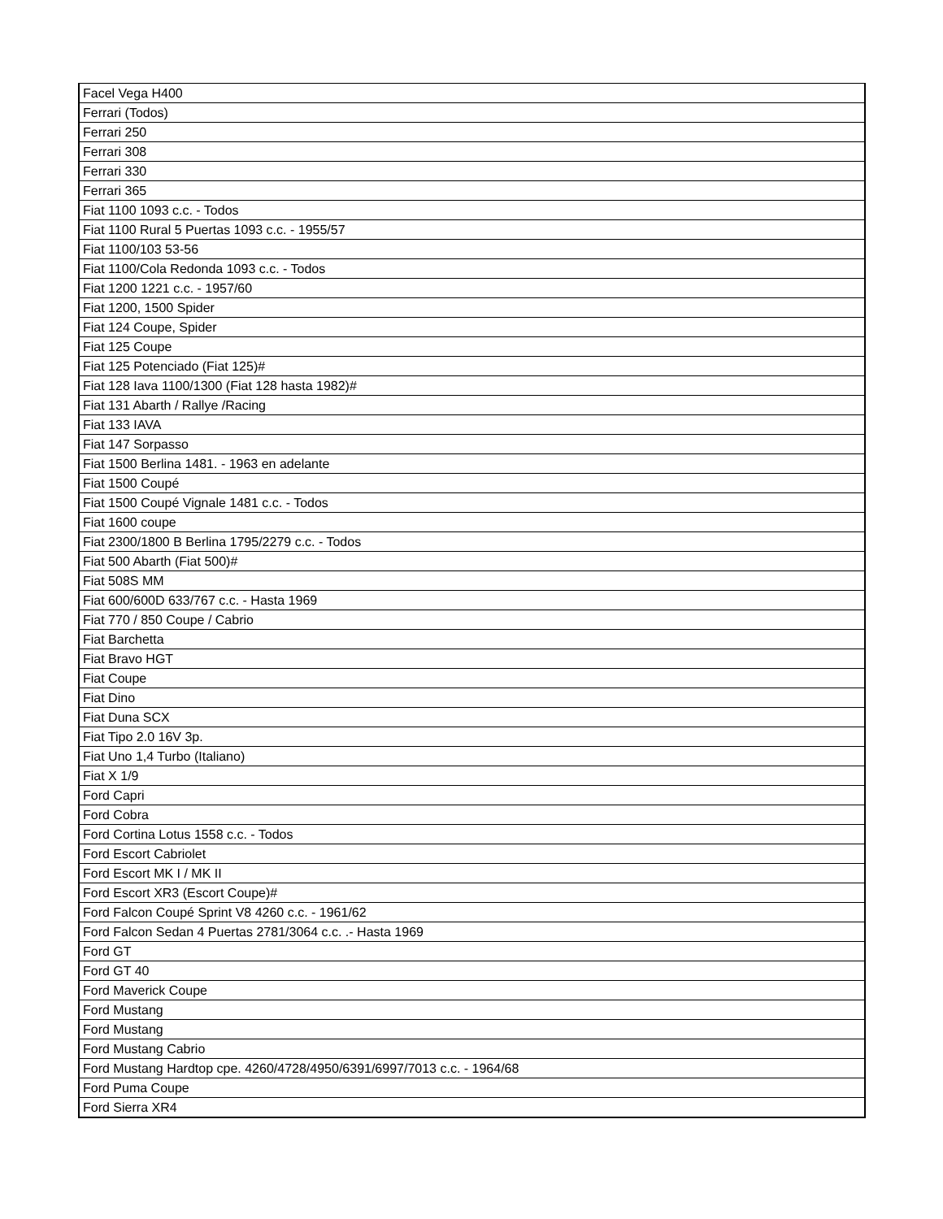| Facel Vega H400 |
| Ferrari (Todos) |
| Ferrari 250 |
| Ferrari 308 |
| Ferrari 330 |
| Ferrari 365 |
| Fiat 1100 1093 c.c. - Todos |
| Fiat 1100 Rural 5 Puertas 1093 c.c. - 1955/57 |
| Fiat 1100/103 53-56 |
| Fiat 1100/Cola Redonda 1093 c.c. - Todos |
| Fiat 1200 1221 c.c. - 1957/60 |
| Fiat 1200, 1500 Spider |
| Fiat 124 Coupe, Spider |
| Fiat 125 Coupe |
| Fiat 125 Potenciado (Fiat 125)# |
| Fiat 128 Iava 1100/1300 (Fiat 128 hasta 1982)# |
| Fiat 131 Abarth / Rallye /Racing |
| Fiat 133 IAVA |
| Fiat 147 Sorpasso |
| Fiat 1500 Berlina 1481. - 1963 en adelante |
| Fiat 1500 Coupé |
| Fiat 1500 Coupé Vignale 1481 c.c. - Todos |
| Fiat 1600 coupe |
| Fiat 2300/1800 B Berlina 1795/2279 c.c. - Todos |
| Fiat 500 Abarth (Fiat 500)# |
| Fiat 508S MM |
| Fiat 600/600D 633/767 c.c. - Hasta 1969 |
| Fiat 770 / 850 Coupe / Cabrio |
| Fiat Barchetta |
| Fiat Bravo HGT |
| Fiat Coupe |
| Fiat Dino |
| Fiat Duna SCX |
| Fiat Tipo 2.0 16V 3p. |
| Fiat Uno 1,4 Turbo (Italiano) |
| Fiat X 1/9 |
| Ford Capri |
| Ford Cobra |
| Ford Cortina Lotus 1558 c.c. - Todos |
| Ford Escort Cabriolet |
| Ford Escort MK I / MK II |
| Ford Escort XR3 (Escort Coupe)# |
| Ford Falcon Coupé Sprint V8 4260 c.c. - 1961/62 |
| Ford Falcon Sedan 4 Puertas 2781/3064 c.c. .- Hasta 1969 |
| Ford GT |
| Ford GT 40 |
| Ford Maverick Coupe |
| Ford Mustang |
| Ford Mustang |
| Ford Mustang Cabrio |
| Ford Mustang Hardtop cpe. 4260/4728/4950/6391/6997/7013 c.c. - 1964/68 |
| Ford Puma Coupe |
| Ford Sierra XR4 |